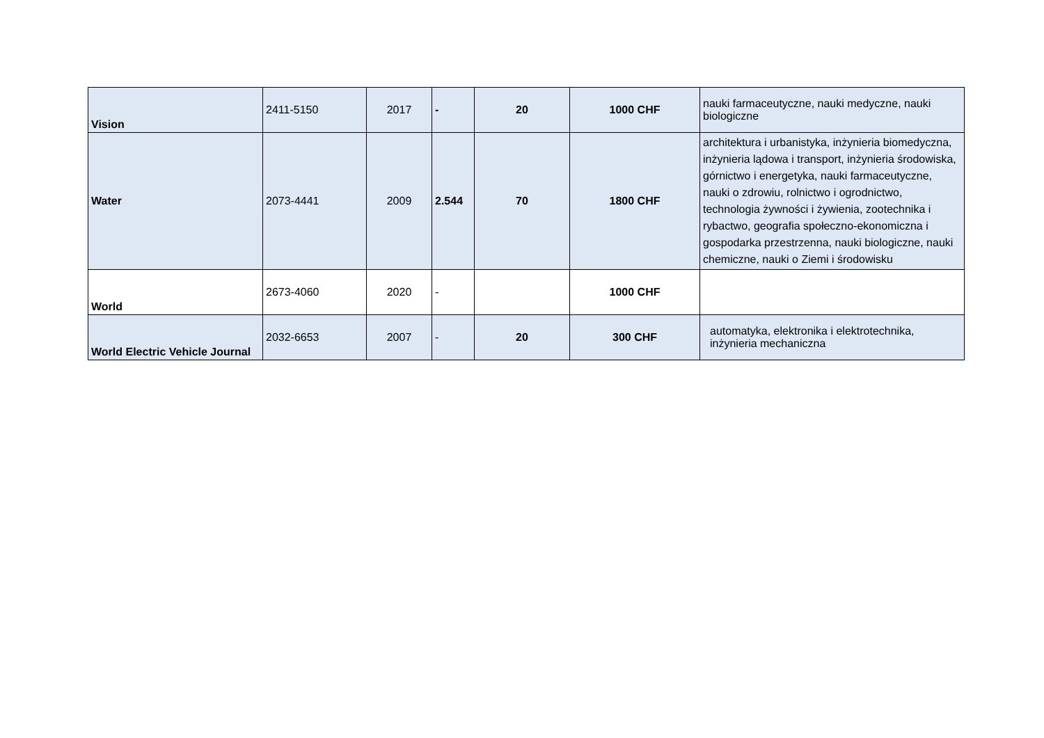| Vision | 2411-5150 | 2017 | - | 20 | 1000 CHF | nauki farmaceutyczne, nauki medyczne, nauki biologiczne |
| Water | 2073-4441 | 2009 | 2.544 | 70 | 1800 CHF | architektura i urbanistyka, inżynieria biomedyczna, inżynieria lądowa i transport, inżynieria środowiska, górnictwo i energetyka, nauki farmaceutyczne, nauki o zdrowiu, rolnictwo i ogrodnictwo, technologia żywności i żywienia, zootechnika i rybactwo, geografia społeczno-ekonomiczna i gospodarka przestrzenna, nauki biologiczne, nauki chemiczne, nauki o Ziemi i środowisku |
| World | 2673-4060 | 2020 | - | | 1000 CHF | |
| World Electric Vehicle Journal | 2032-6653 | 2007 | - | 20 | 300 CHF | automatyka, elektronika i elektrotechnika, inżynieria mechaniczna |